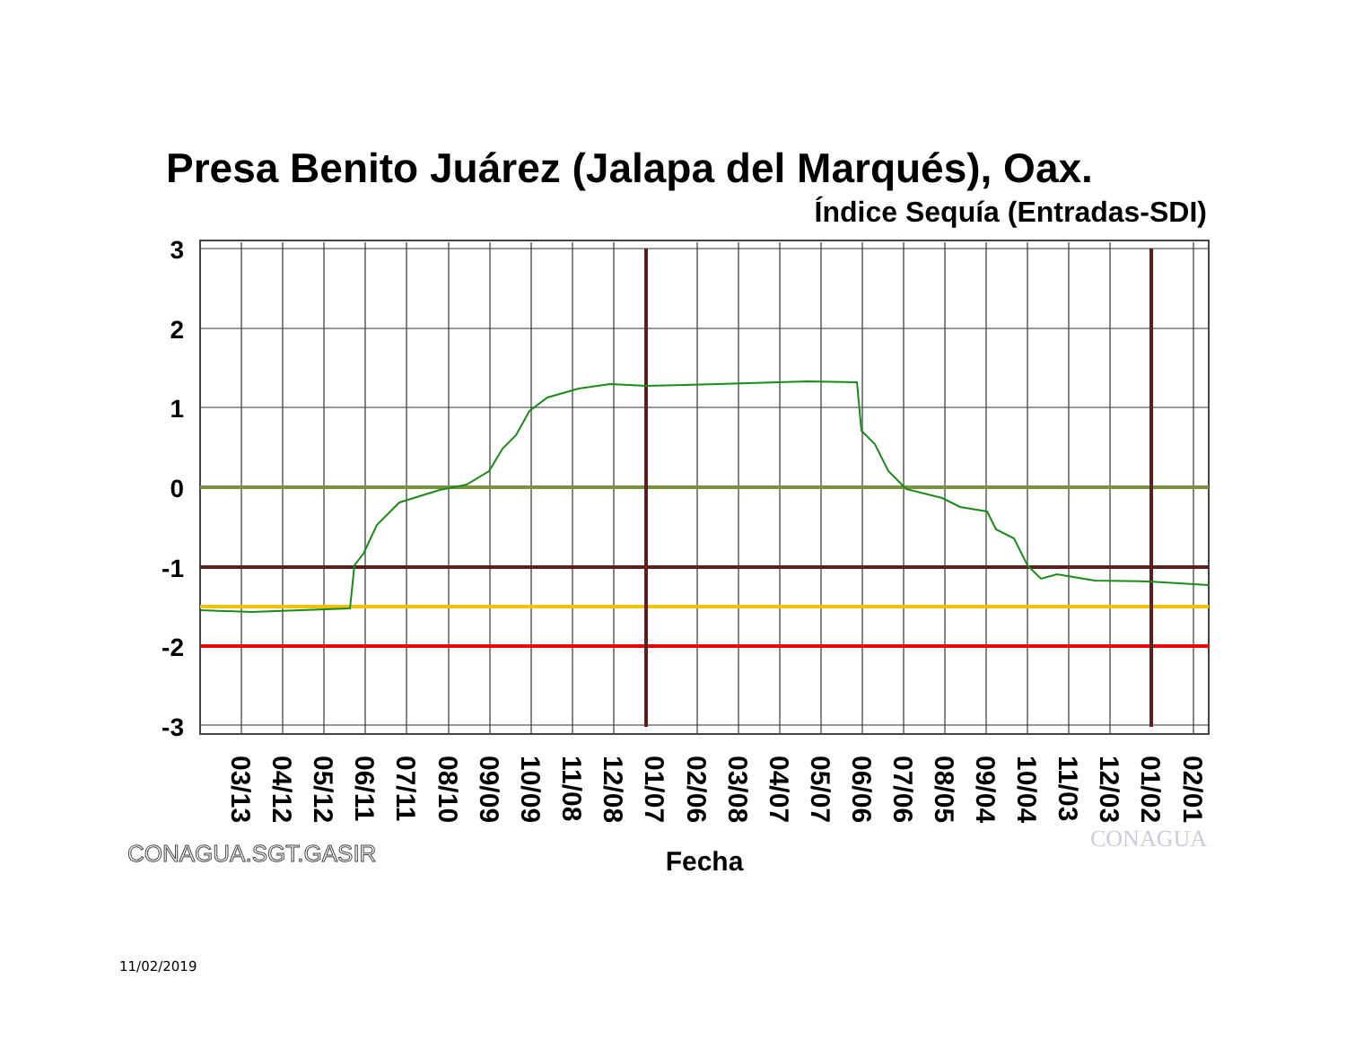Presa Benito Juárez (Jalapa del Marqués), Oax.
Índice Sequía (Entradas-SDI)
3
2
1
0
-1
-2
-3
03/13
04/12
05/12
06/11
07/11
08/10
09/09
10/09
11/08
12/08
01/07
02/06
03/08
04/07
05/07
06/06
07/06
08/05
09/04
10/04
11/03
12/03
01/02
02/01
Fecha
CONAGUA.SGT.GASIR
CONAGUA
11/02/2019